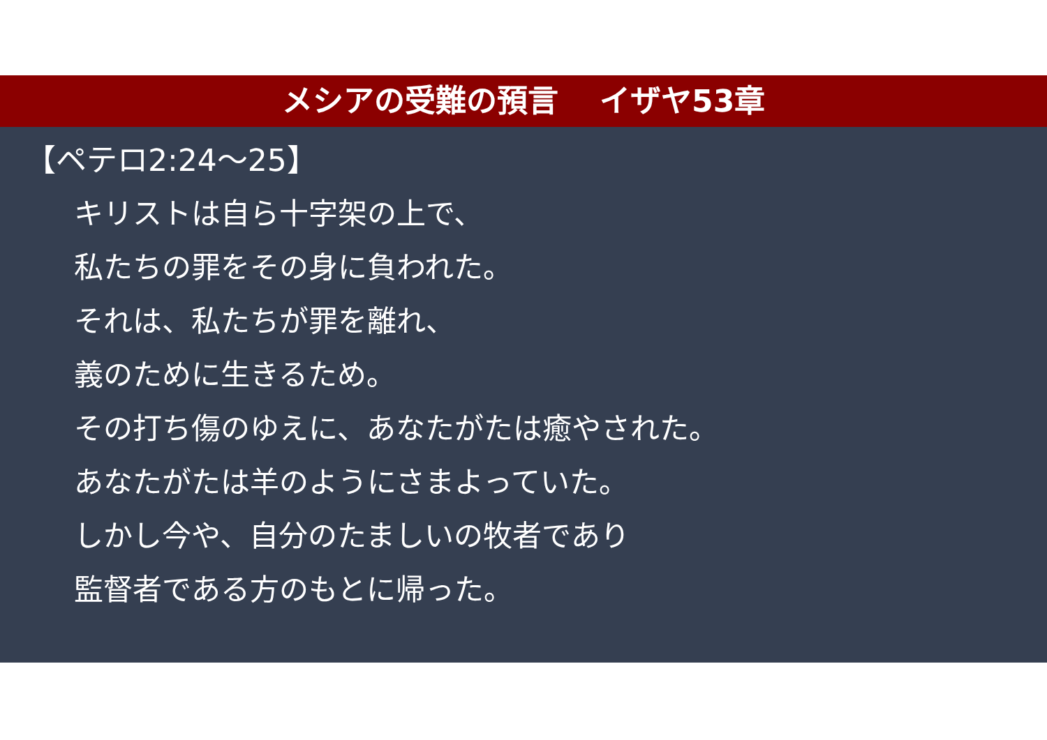メシアの受難の預言　 イザヤ53章
【ペテロ2:24～25】
キリストは自ら十字架の上で、
私たちの罪をその身に負われた。
それは、私たちが罪を離れ、
義のために生きるため。
その打ち傷のゆえに、あなたがたは癒やされた。
あなたがたは羊のようにさまよっていた。
しかし今や、自分のたましいの牧者であり
監督者である方のもとに帰った。